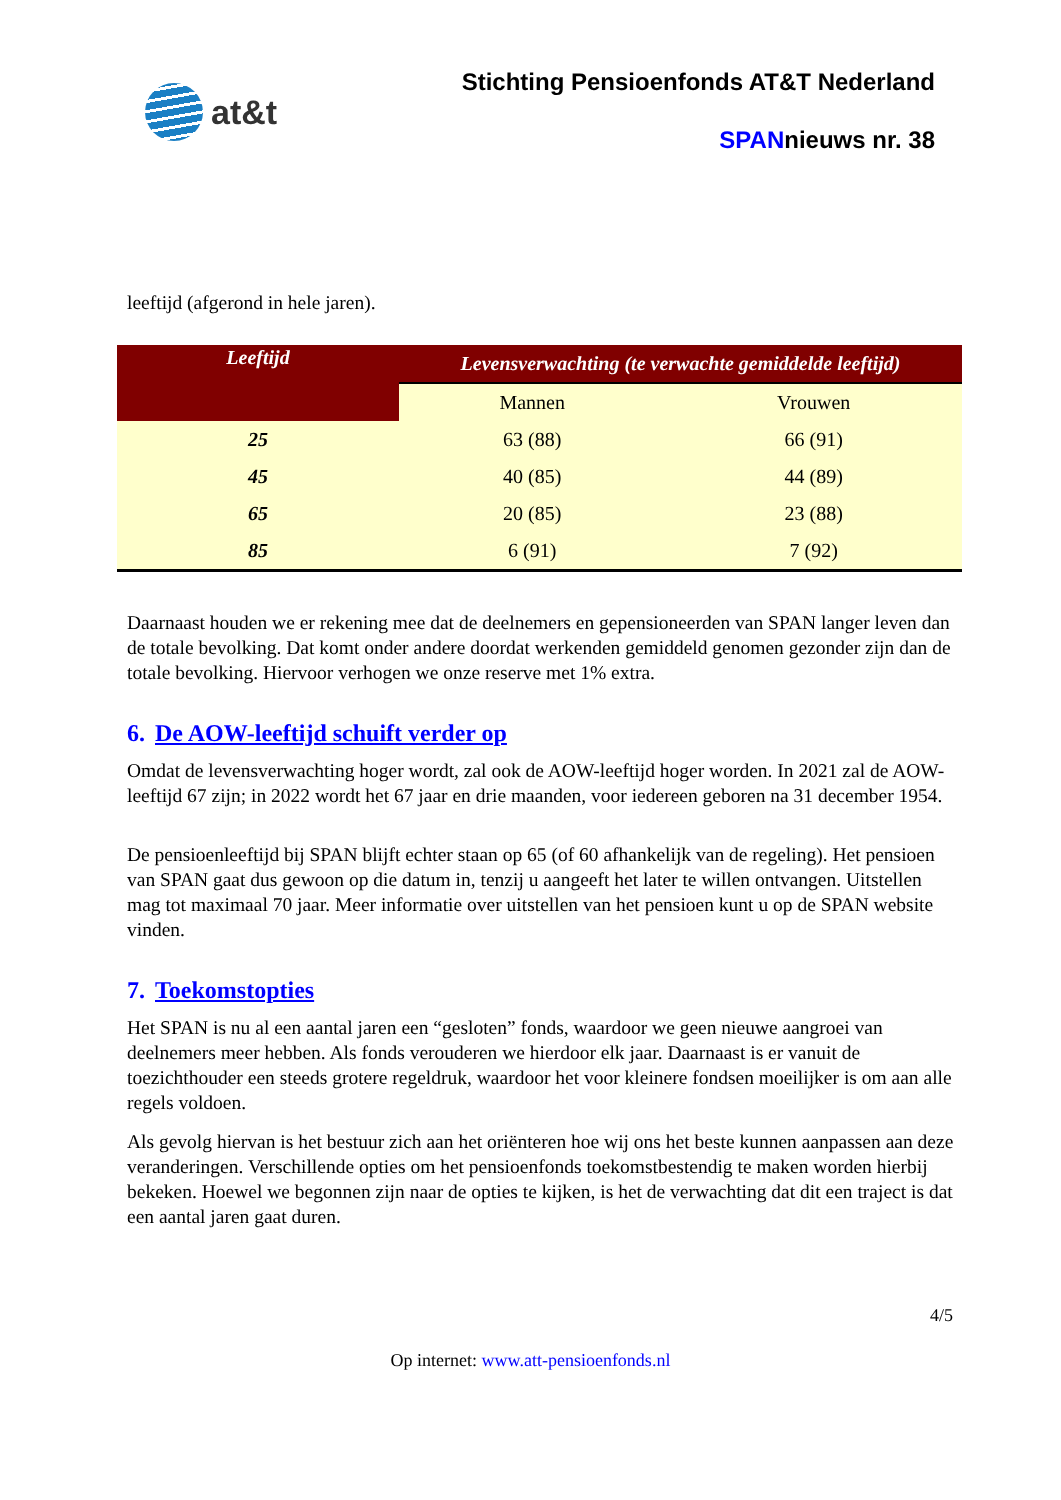at&t
Stichting Pensioenfonds AT&T Nederland
SPANnieuws nr. 38
leeftijd (afgerond in hele jaren).
| Leeftijd | Levensverwachting (te verwachte gemiddelde leeftijd) | |
| --- | --- | --- |
| | Mannen | Vrouwen |
| 25 | 63 (88) | 66 (91) |
| 45 | 40 (85) | 44 (89) |
| 65 | 20 (85) | 23 (88) |
| 85 | 6 (91) | 7 (92) |
Daarnaast houden we er rekening mee dat de deelnemers en gepensioneerden van SPAN langer leven dan de totale bevolking. Dat komt onder andere doordat werkenden gemiddeld genomen gezonder zijn dan de totale bevolking. Hiervoor verhogen we onze reserve met 1% extra.
6. De AOW-leeftijd schuift verder op
Omdat de levensverwachting hoger wordt, zal ook de AOW-leeftijd hoger worden. In 2021 zal de AOW-leeftijd 67 zijn; in 2022 wordt het 67 jaar en drie maanden, voor iedereen geboren na 31 december 1954.
De pensioenleeftijd bij SPAN blijft echter staan op 65 (of 60 afhankelijk van de regeling). Het pensioen van SPAN gaat dus gewoon op die datum in, tenzij u aangeeft het later te willen ontvangen. Uitstellen mag tot maximaal 70 jaar. Meer informatie over uitstellen van het pensioen kunt u op de SPAN website vinden.
7. Toekomstopties
Het SPAN is nu al een aantal jaren een “gesloten” fonds, waardoor we geen nieuwe aangroei van deelnemers meer hebben. Als fonds verouderen we hierdoor elk jaar. Daarnaast is er vanuit de toezichthouder een steeds grotere regeldruk, waardoor het voor kleinere fondsen moeilijker is om aan alle regels voldoen.
Als gevolg hiervan is het bestuur zich aan het oriënteren hoe wij ons het beste kunnen aanpassen aan deze veranderingen. Verschillende opties om het pensioenfonds toekomstbestendig te maken worden hierbij bekeken. Hoewel we begonnen zijn naar de opties te kijken, is het de verwachting dat dit een traject is dat een aantal jaren gaat duren.
4/5
Op internet: www.att-pensioenfonds.nl